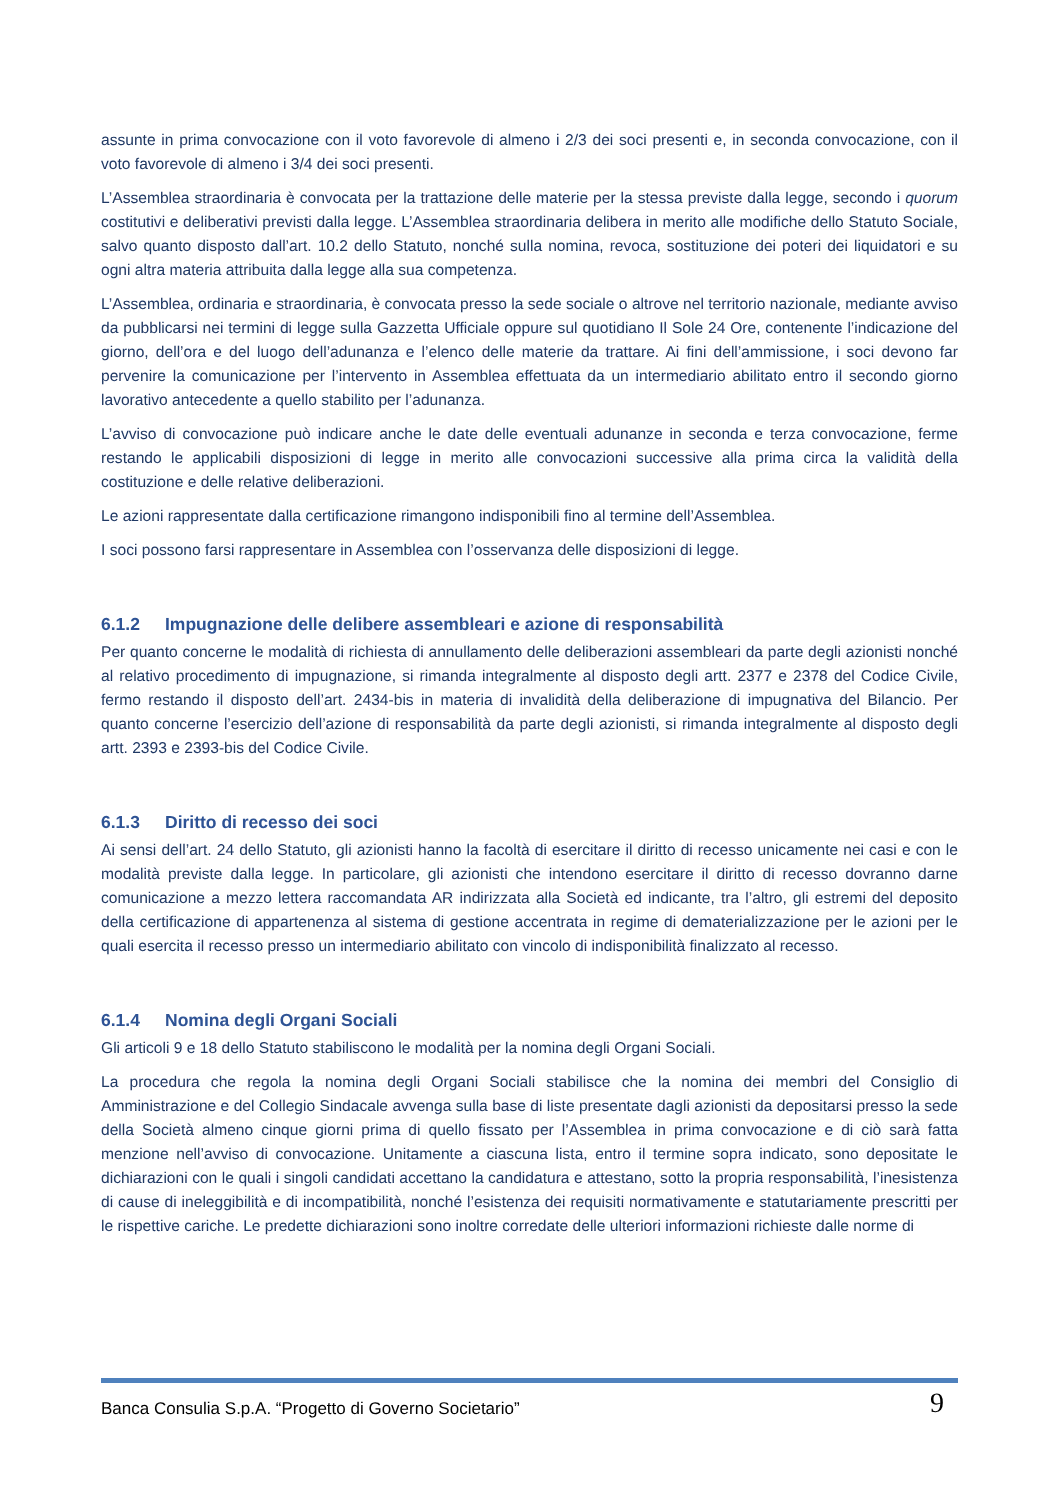assunte in prima convocazione con il voto favorevole di almeno i 2/3 dei soci presenti e, in seconda convocazione, con il voto favorevole di almeno i 3/4 dei soci presenti.
L’Assemblea straordinaria è convocata per la trattazione delle materie per la stessa previste dalla legge, secondo i quorum costitutivi e deliberativi previsti dalla legge. L’Assemblea straordinaria delibera in merito alle modifiche dello Statuto Sociale, salvo quanto disposto dall’art. 10.2 dello Statuto, nonché sulla nomina, revoca, sostituzione dei poteri dei liquidatori e su ogni altra materia attribuita dalla legge alla sua competenza.
L’Assemblea, ordinaria e straordinaria, è convocata presso la sede sociale o altrove nel territorio nazionale, mediante avviso da pubblicarsi nei termini di legge sulla Gazzetta Ufficiale oppure sul quotidiano Il Sole 24 Ore, contenente l’indicazione del giorno, dell’ora e del luogo dell’adunanza e l’elenco delle materie da trattare. Ai fini dell’ammissione, i soci devono far pervenire la comunicazione per l’intervento in Assemblea effettuata da un intermediario abilitato entro il secondo giorno lavorativo antecedente a quello stabilito per l’adunanza.
L’avviso di convocazione può indicare anche le date delle eventuali adunanze in seconda e terza convocazione, ferme restando le applicabili disposizioni di legge in merito alle convocazioni successive alla prima circa la validità della costituzione e delle relative deliberazioni.
Le azioni rappresentate dalla certificazione rimangono indisponibili fino al termine dell’Assemblea.
I soci possono farsi rappresentare in Assemblea con l’osservanza delle disposizioni di legge.
6.1.2 Impugnazione delle delibere assembleari e azione di responsabilità
Per quanto concerne le modalità di richiesta di annullamento delle deliberazioni assembleari da parte degli azionisti nonché al relativo procedimento di impugnazione, si rimanda integralmente al disposto degli artt. 2377 e 2378 del Codice Civile, fermo restando il disposto dell’art. 2434-bis in materia di invalidità della deliberazione di impugnativa del Bilancio. Per quanto concerne l’esercizio dell’azione di responsabilità da parte degli azionisti, si rimanda integralmente al disposto degli artt. 2393 e 2393-bis del Codice Civile.
6.1.3 Diritto di recesso dei soci
Ai sensi dell’art. 24 dello Statuto, gli azionisti hanno la facoltà di esercitare il diritto di recesso unicamente nei casi e con le modalità previste dalla legge. In particolare, gli azionisti che intendono esercitare il diritto di recesso dovranno darne comunicazione a mezzo lettera raccomandata AR indirizzata alla Società ed indicante, tra l’altro, gli estremi del deposito della certificazione di appartenenza al sistema di gestione accentrata in regime di dematerializzazione per le azioni per le quali esercita il recesso presso un intermediario abilitato con vincolo di indisponibilità finalizzato al recesso.
6.1.4 Nomina degli Organi Sociali
Gli articoli 9 e 18 dello Statuto stabiliscono le modalità per la nomina degli Organi Sociali.
La procedura che regola la nomina degli Organi Sociali stabilisce che la nomina dei membri del Consiglio di Amministrazione e del Collegio Sindacale avvenga sulla base di liste presentate dagli azionisti da depositarsi presso la sede della Società almeno cinque giorni prima di quello fissato per l’Assemblea in prima convocazione e di ciò sarà fatta menzione nell’avviso di convocazione. Unitamente a ciascuna lista, entro il termine sopra indicato, sono depositate le dichiarazioni con le quali i singoli candidati accettano la candidatura e attestano, sotto la propria responsabilità, l’inesistenza di cause di ineleggibilità e di incompatibilità, nonché l’esistenza dei requisiti normativamente e statutariamente prescritti per le rispettive cariche. Le predette dichiarazioni sono inoltre corredate delle ulteriori informazioni richieste dalle norme di
Banca Consulia S.p.A. “Progetto di Governo Societario” 9